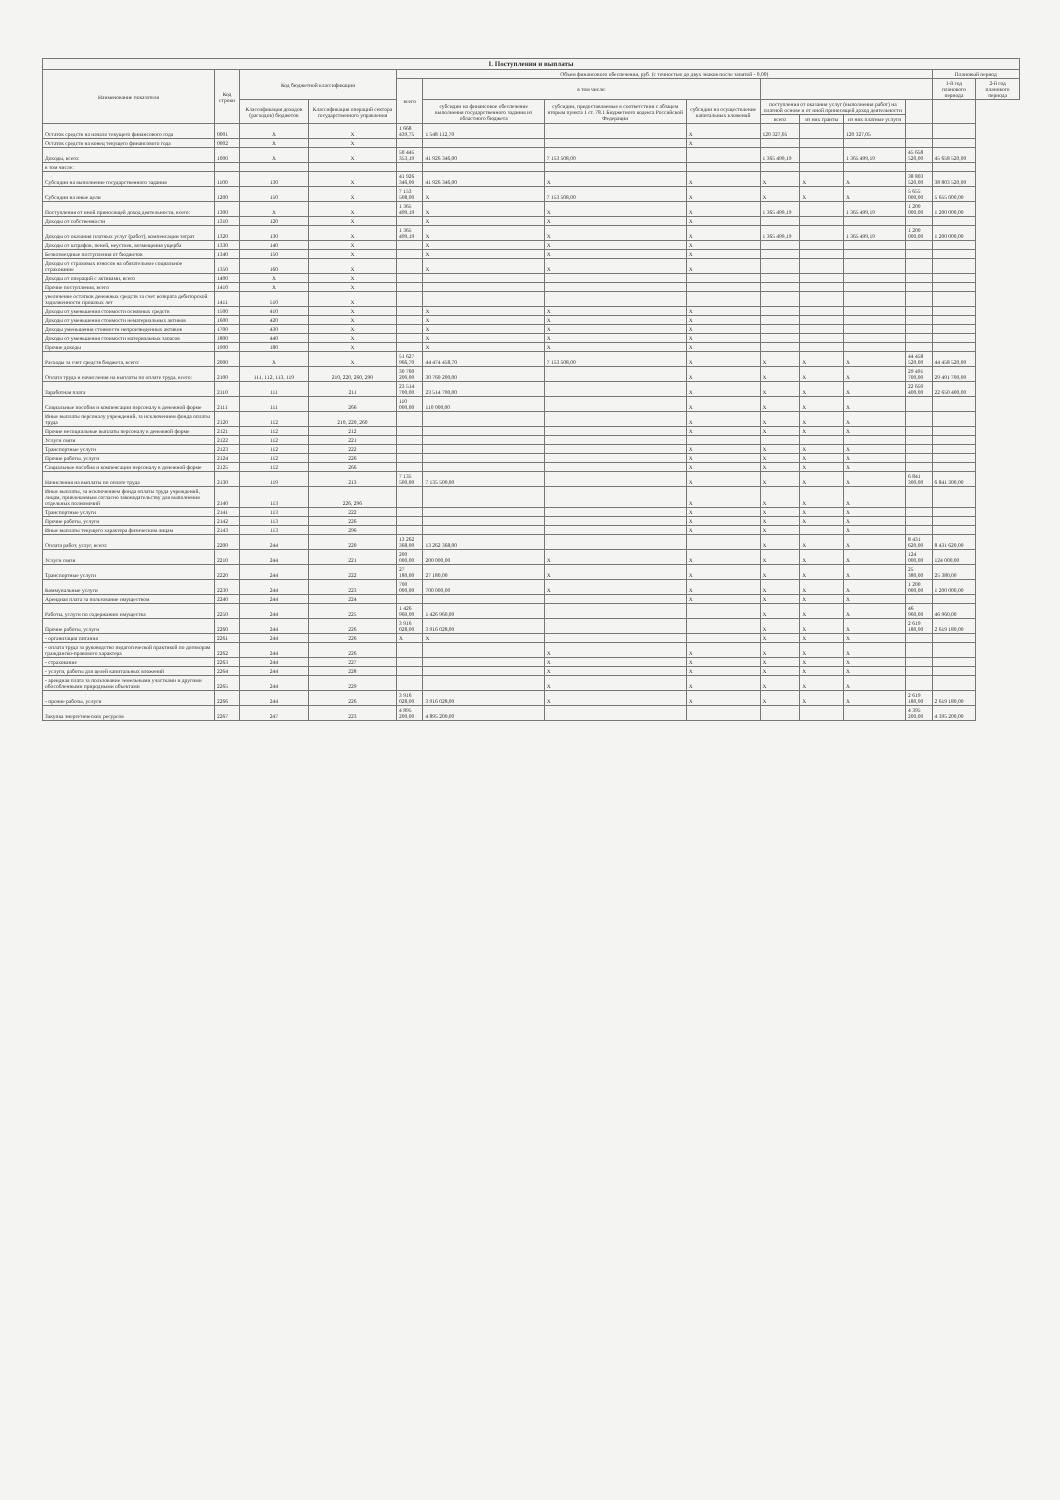| I. Поступления и выплаты | | | | | | | | | | | | | |
| --- | --- | --- | --- | --- | --- | --- | --- | --- | --- | --- | --- | --- | --- |
| Наименование показателя | Код строки | Код бюджетной классификации | | Объем финансового обеспечения, руб. (с точностью до двух знаков после запятой - 0,00) | | | | | | | | Плановый период | |
| | | | | всего | в том числе: | | | | | | | 1-й год планового периода | 2-й год планового периода |
| | | Классификация доходов (расходов) бюджетов | Классификация операций сектора государственного управления | | субсидии на финансовое обеспечение выполнения государственного задания из областного бюджета | субсидии, предоставляемые в соответствии с абзацем вторым пункта 1 ст. 78.1 Бюджетного кодекса Российской Федерации | субсидии на осуществление капитальных вложений | поступления от оказания услуг (выполнения работ) на платной основе и от иной приносящей доход деятельности | | | | | |
| | | | | | | | | всего | из них гранты | из них платные услуги | | | |
| Остаток средств на начало текущего финансового года | 0001 | X | X | 1 668 439,75 | 1 548 112,70 | | X | 120 327,05 | | 120 327,05 | | | |
| Остаток средств на конец текущего финансового года | 0002 | X | X | | | | X | | | | | | |
| Доходы, всего: | 1000 | X | X | 50 445 353,19 | 41 926 346,00 | 7 153 508,00 | | 1 365 499,19 | | 1 365 499,19 | 45 658 520,00 | 45 658 520,00 | |
| в том числе: | | | | | | | | | | | | | |
| Субсидии на выполнение государственного задания | 1100 | 130 | X | 41 926 346,00 | 41 926 346,00 | X | X | X | X | X | 38 803 520,00 | 38 803 520,00 | |
| Субсидии на иные цели | 1200 | 150 | X | 7 153 508,00 | X | 7 153 508,00 | X | X | X | X | 5 655 000,00 | 5 655 000,00 | |
| Поступления от иной приносящей доход деятельности, всего: | 1300 | X | X | 1 365 499,19 | X | X | X | 1 365 499,19 | | 1 365 499,19 | 1 200 000,00 | 1 200 000,00 | |
| Доходы от собственности | 1310 | 120 | X | | X | X | X | | | | | | |
| Доходы от оказания платных услуг (работ), компенсации затрат | 1320 | 130 | X | 1 365 499,19 | X | X | X | 1 365 499,19 | | 1 365 499,19 | 1 200 000,00 | 1 200 000,00 | |
| Доходы от штрафов, пеней, неустоек, возмещения ущерба | 1330 | 140 | X | | X | X | X | | | | | | |
| Безвозмездные поступления от бюджетов | 1340 | 150 | X | | X | X | X | | | | | | |
| Доходы от страховых взносов на обязательное социальное страхование | 1350 | 160 | X | | X | X | X | | | | | | |
| Доходы от операций с активами, всего | 1400 | X | X | | | | | | | | | | |
| Прочие поступления, всего | 1410 | X | X | | | | | | | | | | |
| увеличение остатков денежных средств за счет возврата дебиторской задолженности прошлых лет | 1411 | 510 | X | | | | | | | | | | |
| Доходы от уменьшения стоимости основных средств | 1500 | 410 | X | | X | X | X | | | | | | |
| Доходы от уменьшения стоимости нематериальных активов | 1600 | 420 | X | | X | X | X | | | | | | |
| Доходы уменьшения стоимости непроизведенных активов | 1700 | 430 | X | | X | X | X | | | | | | |
| Доходы от уменьшения стоимости материальных запасов | 1800 | 440 | X | | X | X | X | | | | | | |
| Прочие доходы | 1900 | 180 | X | | X | X | X | | | | | | |
| Расходы за счет средств бюджета, всего: | 2000 | X | X | 51 627 966,70 | 44 474 458,70 | 7 153 508,00 | X | X | X | X | 44 458 520,00 | 44 458 520,00 | |
| Оплата труда и начисления на выплаты по оплате труда, всего: | 2100 | 111, 112, 113, 119 | 210, 220, 260, 290 | 30 760 200,00 | 30 760 200,00 | | X | X | X | X | 29 491 700,00 | 29 491 700,00 | |
| Заработная плата | 2110 | 111 | 211 | 23 514 700,00 | 23 514 700,00 | | X | X | X | X | 22 650 400,00 | 22 650 400,00 | |
| Социальные пособия и компенсации персоналу в денежной форме | 2111 | 111 | 266 | 110 000,00 | 110 000,00 | | X | X | X | X | | | |
| Иные выплаты персоналу учреждений, за исключением фонда оплаты труда | 2120 | 112 | 210, 220, 260 | | | | X | X | X | X | | | |
| Прочие несоциальные выплаты персоналу в денежной форме | 2121 | 112 | 212 | | | | X | X | X | X | | | |
| Услуги связи | 2122 | 112 | 221 | | | | | | | | | | |
| Транспортные услуги | 2123 | 112 | 222 | | | | X | X | X | X | | | |
| Прочие работы, услуги | 2124 | 112 | 226 | | | | X | X | X | X | | | |
| Социальные пособия и компенсации персоналу в денежной форме | 2125 | 112 | 266 | | | | X | X | X | X | | | |
| Начисления на выплаты по оплате труда | 2130 | 119 | 213 | 7 135 500,00 | 7 135 500,00 | | X | X | X | X | 6 841 300,00 | 6 841 300,00 | |
| Иные выплаты, за исключением фонда оплаты труда учреждений, лицам, привлекаемым согласно законодательству для выполнения отдельных полномочий | 2140 | 113 | 226, 296 | | | | X | X | X | X | | | |
| Транспортные услуги | 2141 | 113 | 222 | | | | X | X | X | X | | | |
| Прочие работы, услуги | 2142 | 113 | 226 | | | | X | X | X | X | | | |
| Иные выплаты текущего характера физическим лицам | 2143 | 113 | 296 | | | | X | X | | X | | | |
| Оплата работ, услуг, всего: | 2200 | 244 | 220 | 13 262 368,00 | 13 262 368,00 | | | X | X | X | 8 431 620,00 | 8 431 620,00 | |
| Услуги связи | 2210 | 244 | 221 | 200 000,00 | 200 000,00 | X | X | X | X | X | 124 000,00 | 124 000,00 | |
| Транспортные услуги | 2220 | 244 | 222 | 27 180,00 | 27 180,00 | X | X | X | X | X | 25 380,00 | 25 380,00 | |
| Коммунальные услуги | 2230 | 244 | 223 | 700 000,00 | 700 000,00 | X | X | X | X | X | 1 200 000,00 | 1 200 000,00 | |
| Арендная плата за пользование имуществом | 2240 | 244 | 224 | | | | X | X | X | X | | | |
| Работы, услуги по содержанию имущества | 2250 | 244 | 225 | 1 426 960,00 | 1 426 960,00 | | | X | X | X | 46 960,00 | 46 960,00 | |
| Прочие работы, услуги | 2260 | 244 | 226 | 3 916 028,00 | 3 916 028,00 | | | X | X | X | 2 619 180,00 | 2 619 180,00 | |
| - организация питания | 2261 | 244 | 226 | X | X | | | X | X | X | | | |
| - оплата труда за руководство педагогической практикой по договорам гражданско-правового характера | 2262 | 244 | 226 | | | X | X | X | X | X | | | |
| - страхование | 2263 | 244 | 227 | | | X | X | X | X | X | | | |
| - услуги, работы для целей капитальных вложений | 2264 | 244 | 228 | | | X | X | X | X | X | | | |
| - арендная плата за пользование земельными участками и другими обособленными природными объектами | 2265 | 244 | 229 | | | X | X | X | X | X | | | |
| - прочие работы, услуги | 2266 | 244 | 226 | 3 916 028,00 | 3 916 028,00 | X | X | X | X | X | 2 619 180,00 | 2 619 180,00 | |
| Закупка энергетических ресурсов | 2267 | 247 | 223 | 4 895 200,00 | 4 895 200,00 | | | | | | 4 395 200,00 | 4 395 200,00 | |